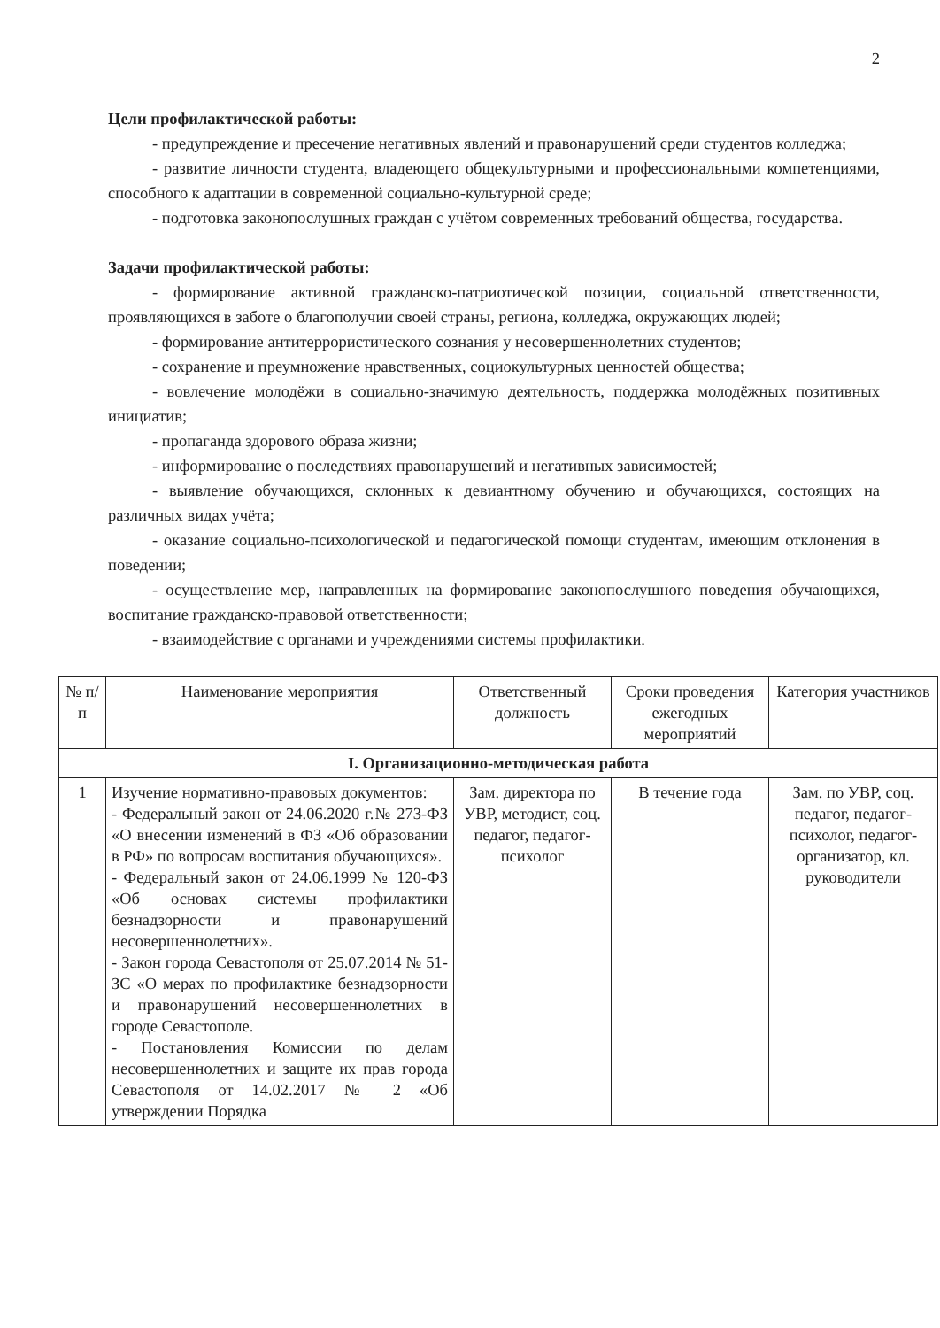2
Цели профилактической работы:
- предупреждение и пресечение негативных явлений и правонарушений среди студентов колледжа;
- развитие личности студента, владеющего общекультурными и профессиональными компетенциями, способного к адаптации в современной социально-культурной среде;
- подготовка законопослушных граждан с учётом современных требований общества, государства.
Задачи профилактической работы:
- формирование активной гражданско-патриотической позиции, социальной ответственности, проявляющихся в заботе о благополучии своей страны, региона, колледжа, окружающих людей;
- формирование антитеррористического сознания у несовершеннолетних студентов;
- сохранение и преумножение нравственных, социокультурных ценностей общества;
- вовлечение молодёжи в социально-значимую деятельность, поддержка молодёжных позитивных инициатив;
- пропаганда здорового образа жизни;
- информирование о последствиях правонарушений и негативных зависимостей;
- выявление обучающихся, склонных к девиантному обучению и обучающихся, состоящих на различных видах учёта;
- оказание социально-психологической и педагогической помощи студентам, имеющим отклонения в поведении;
- осуществление мер, направленных на формирование законопослушного поведения обучающихся, воспитание гражданско-правовой ответственности;
- взаимодействие с органами и учреждениями системы профилактики.
| № п/п | Наименование мероприятия | Ответственный должность | Сроки проведения ежегодных мероприятий | Категория участников |
| --- | --- | --- | --- | --- |
| I. Организационно-методическая работа | | | | |
| 1 | Изучение нормативно-правовых документов: - Федеральный закон от 24.06.2020 г.№ 273-ФЗ «О внесении изменений в ФЗ «Об образовании в РФ» по вопросам воспитания обучающихся». - Федеральный закон от 24.06.1999 № 120-ФЗ «Об основах системы профилактики безнадзорности и правонарушений несовершеннолетних». - Закон города Севастополя от 25.07.2014 № 51-ЗС «О мерах по профилактике безнадзорности и правонарушений несовершеннолетних в городе Севастополе. - Постановления Комиссии по делам несовершеннолетних и защите их прав города Севастополя от 14.02.2017 № 2 «Об утверждении Порядка | Зам. директора по УВР, методист, соц. педагог, педагог-психолог | В течение года | Зам. по УВР, соц. педагог, педагог-психолог, педагог-организатор, кл. руководители |